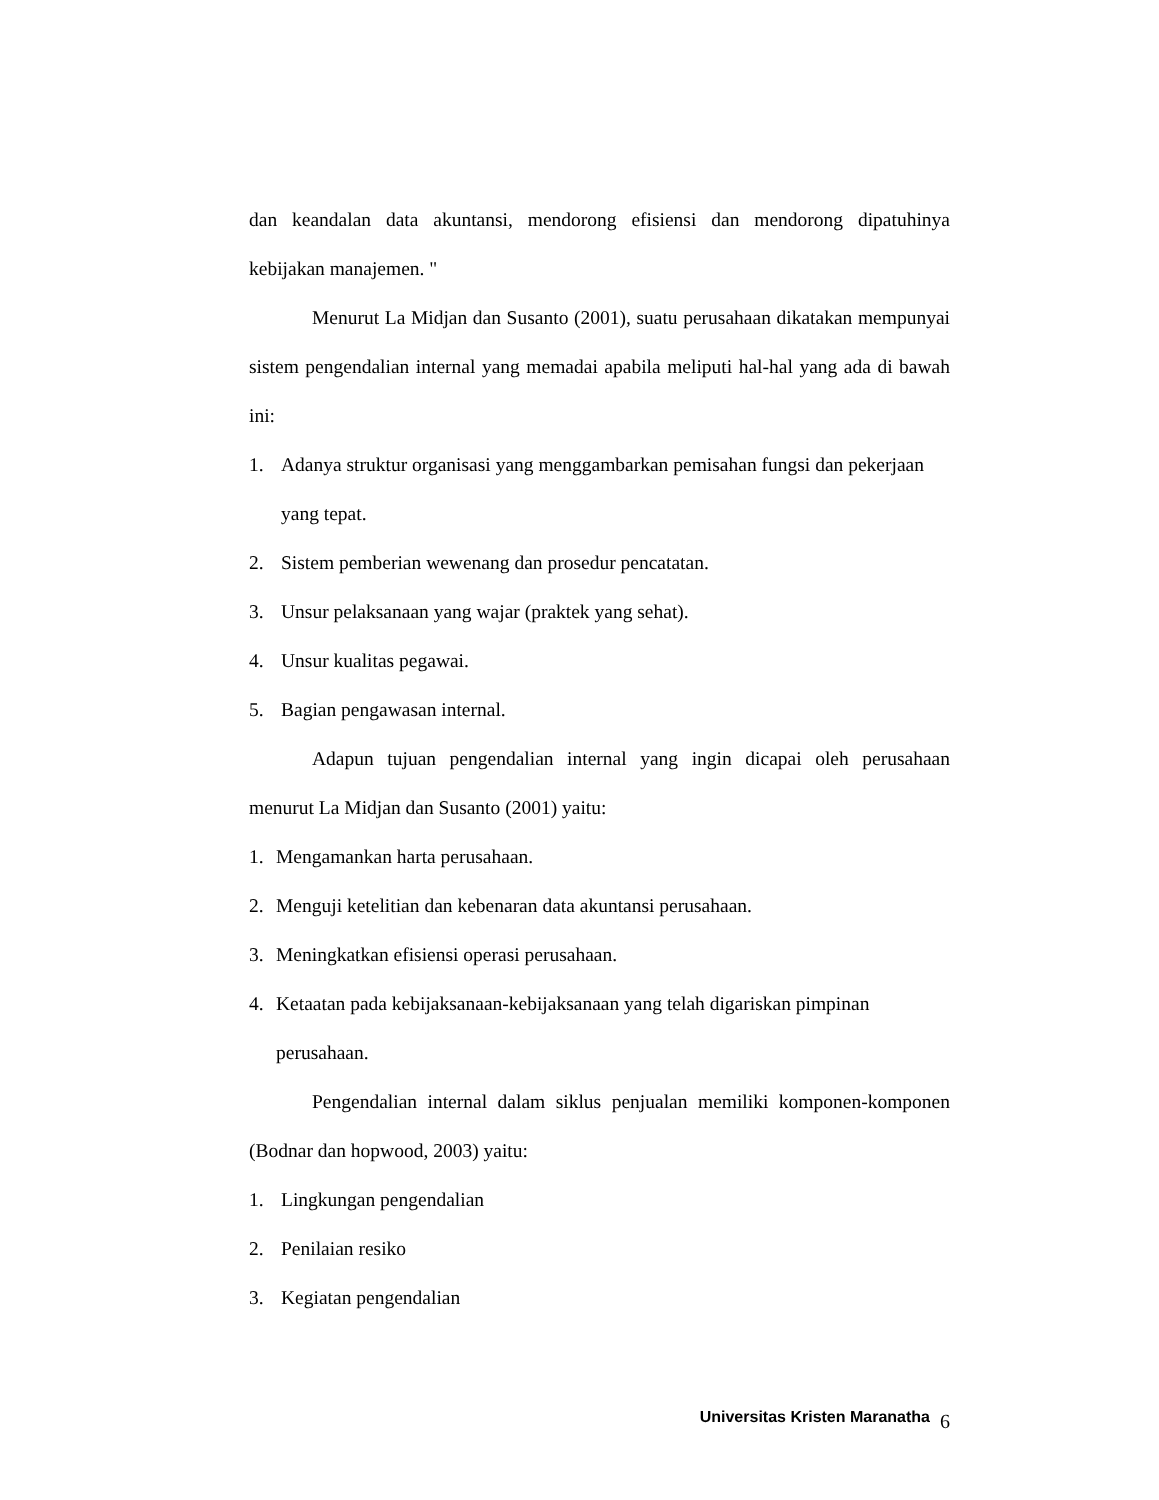dan keandalan data akuntansi, mendorong efisiensi dan mendorong dipatuhinya kebijakan manajemen. "
Menurut La Midjan dan Susanto (2001), suatu perusahaan dikatakan mempunyai sistem pengendalian internal yang memadai apabila meliputi hal-hal yang ada di bawah ini:
1. Adanya struktur organisasi yang menggambarkan pemisahan fungsi dan pekerjaan yang tepat.
2. Sistem pemberian wewenang dan prosedur pencatatan.
3. Unsur pelaksanaan yang wajar (praktek yang sehat).
4. Unsur kualitas pegawai.
5. Bagian pengawasan internal.
Adapun tujuan pengendalian internal yang ingin dicapai oleh perusahaan menurut La Midjan dan Susanto (2001) yaitu:
1. Mengamankan harta perusahaan.
2. Menguji ketelitian dan kebenaran data akuntansi perusahaan.
3. Meningkatkan efisiensi operasi perusahaan.
4. Ketaatan pada kebijaksanaan-kebijaksanaan yang telah digariskan pimpinan perusahaan.
Pengendalian internal dalam siklus penjualan memiliki komponen-komponen (Bodnar dan hopwood, 2003) yaitu:
1. Lingkungan pengendalian
2. Penilaian resiko
3. Kegiatan pengendalian
Universitas Kristen Maranatha 6